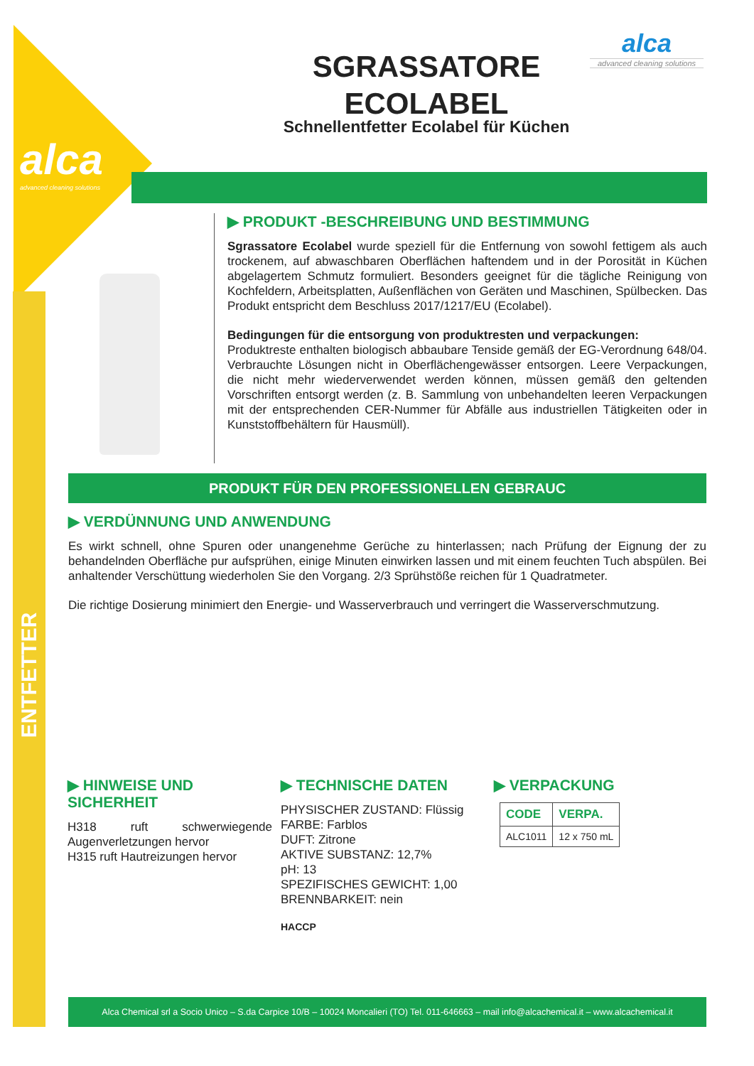alca
advanced cleaning solutions
ENTFETTER
SGRASSATORE ECOLABEL
Schnellentfetter Ecolabel für Küchen
alca
advanced cleaning solutions
▶ PRODUKT -BESCHREIBUNG UND BESTIMMUNG
Sgrassatore Ecolabel wurde speziell für die Entfernung von sowohl fettigem als auch trockenem, auf abwaschbaren Oberflächen haftendem und in der Porosität in Küchen abgelagertem Schmutz formuliert. Besonders geeignet für die tägliche Reinigung von Kochfeldern, Arbeitsplatten, Außenflächen von Geräten und Maschinen, Spülbecken. Das Produkt entspricht dem Beschluss 2017/1217/EU (Ecolabel).
Bedingungen für die entsorgung von produktresten und verpackungen:
Produktreste enthalten biologisch abbaubare Tenside gemäß der EG-Verordnung 648/04. Verbrauchte Lösungen nicht in Oberflächengewässer entsorgen. Leere Verpackungen, die nicht mehr wiederverwendet werden können, müssen gemäß den geltenden Vorschriften entsorgt werden (z. B. Sammlung von unbehandelten leeren Verpackungen mit der entsprechenden CER-Nummer für Abfälle aus industriellen Tätigkeiten oder in Kunststoffbehältern für Hausmüll).
PRODUKT FÜR DEN PROFESSIONELLEN GEBRAUC
▶ VERDÜNNUNG UND ANWENDUNG
Es wirkt schnell, ohne Spuren oder unangenehme Gerüche zu hinterlassen; nach Prüfung der Eignung der zu behandelnden Oberfläche pur aufsprühen, einige Minuten einwirken lassen und mit einem feuchten Tuch abspülen. Bei anhaltender Verschüttung wiederholen Sie den Vorgang. 2/3 Sprühstöße reichen für 1 Quadratmeter.
Die richtige Dosierung minimiert den Energie- und Wasserverbrauch und verringert die Wasserverschmutzung.
▶ HINWEISE UND SICHERHEIT
H318 ruft schwerwiegende Augenverletzungen hervor
H315 ruft Hautreizungen hervor
▶ TECHNISCHE DATEN
PHYSISCHER ZUSTAND: Flüssig
FARBE: Farblos
DUFT: Zitrone
AKTIVE SUBSTANZ: 12,7%
pH: 13
SPEZIFISCHES GEWICHT: 1,00
BRENNBARKEIT: nein
HACCP
▶ VERPACKUNG
| CODE | VERPA. |
| --- | --- |
| ALC1011 | 12 x 750 mL |
Alca Chemical srl a Socio Unico – S.da Carpice 10/B – 10024 Moncalieri (TO) Tel. 011-646663 – mail info@alcachemical.it – www.alcachemical.it